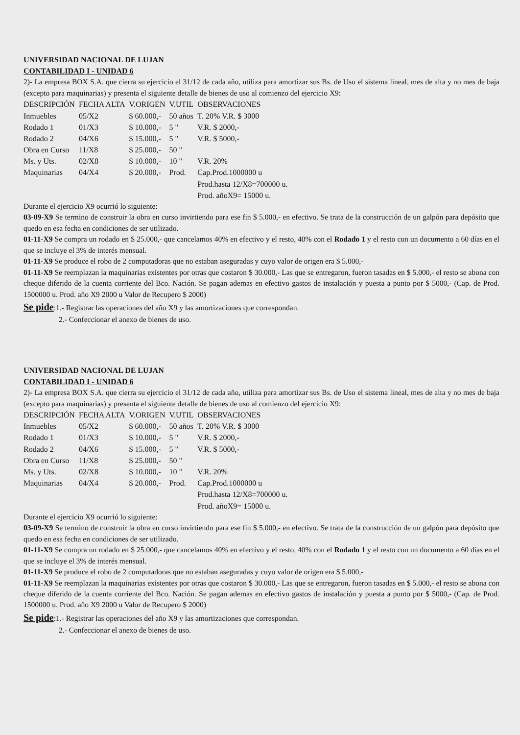UNIVERSIDAD NACIONAL DE LUJAN
CONTABILIDAD I - UNIDAD 6
2)- La empresa BOX S.A. que cierra su ejercicio el 31/12 de cada año, utiliza para amortizar sus Bs. de Uso el sistema lineal, mes de alta y no mes de baja (excepto para maquinarias) y presenta el siguiente detalle de bienes de uso al comienzo del ejercicio X9:
| DESCRIPCIÓN | FECHA ALTA | V.ORIGEN | V.UTIL | OBSERVACIONES |
| --- | --- | --- | --- | --- |
| Inmuebles | 05/X2 | $ 60.000,- | 50 años | T. 20% V.R. $ 3000 |
| Rodado 1 | 01/X3 | $ 10.000,- | 5 " | V.R. $ 2000,- |
| Rodado 2 | 04/X6 | $ 15.000,- | 5 " | V.R. $ 5000,- |
| Obra en Curso | 11/X8 | $ 25.000,- | 50 " | |
| Ms. y Uts. | 02/X8 | $ 10.000,- | 10 " | V.R. 20% |
| Maquinarias | 04/X4 | $ 20.000,- | Prod. | Cap.Prod.1000000 u |
| | | | | Prod.hasta 12/X8=700000 u. |
| | | | | Prod. añoX9= 15000 u. |
Durante el ejercicio X9 ocurrió lo siguiente:
03-09-X9 Se termino de construir la obra en curso invirtiendo para ese fin $ 5.000,- en efectivo. Se trata de la construcción de un galpón para depósito que quedo en esa fecha en condiciones de ser utilizado.
01-11-X9 Se compra un rodado en $ 25.000,- que cancelamos 40% en efectivo y el resto, 40% con el Rodado 1 y el resto con un documento a 60 días en el que se incluye el 3% de interés mensual.
01-11-X9 Se produce el robo de 2 computadoras que no estaban aseguradas y cuyo valor de origen era $ 5.000,-
01-11-X9 Se reemplazan la maquinarias existentes por otras que costaron $ 30.000,- Las que se entregaron, fueron tasadas en $ 5.000,- el resto se abona con cheque diferido de la cuenta corriente del Bco. Nación. Se pagan ademas en efectivo gastos de instalación y puesta a punto por $ 5000,- (Cap. de Prod. 1500000 u. Prod. año X9 2000 u Valor de Recupero $ 2000)
Se pide:1.- Registrar las operaciones del año X9 y las amortizaciones que correspondan.
2.- Confeccionar el anexo de bienes de uso.
UNIVERSIDAD NACIONAL DE LUJAN
CONTABILIDAD I - UNIDAD 6
2)- La empresa BOX S.A. que cierra su ejercicio el 31/12 de cada año, utiliza para amortizar sus Bs. de Uso el sistema lineal, mes de alta y no mes de baja (excepto para maquinarias) y presenta el siguiente detalle de bienes de uso al comienzo del ejercicio X9:
| DESCRIPCIÓN | FECHA ALTA | V.ORIGEN | V.UTIL | OBSERVACIONES |
| --- | --- | --- | --- | --- |
| Inmuebles | 05/X2 | $ 60.000,- | 50 años | T. 20% V.R. $ 3000 |
| Rodado 1 | 01/X3 | $ 10.000,- | 5 " | V.R. $ 2000,- |
| Rodado 2 | 04/X6 | $ 15.000,- | 5 " | V.R. $ 5000,- |
| Obra en Curso | 11/X8 | $ 25.000,- | 50 " | |
| Ms. y Uts. | 02/X8 | $ 10.000,- | 10 " | V.R. 20% |
| Maquinarias | 04/X4 | $ 20.000,- | Prod. | Cap.Prod.1000000 u |
| | | | | Prod.hasta 12/X8=700000 u. |
| | | | | Prod. añoX9= 15000 u. |
Durante el ejercicio X9 ocurrió lo siguiente:
03-09-X9 Se termino de construir la obra en curso invirtiendo para ese fin $ 5.000,- en efectivo. Se trata de la construcción de un galpón para depósito que quedo en esa fecha en condiciones de ser utilizado.
01-11-X9 Se compra un rodado en $ 25.000,- que cancelamos 40% en efectivo y el resto, 40% con el Rodado 1 y el resto con un documento a 60 días en el que se incluye el 3% de interés mensual.
01-11-X9 Se produce el robo de 2 computadoras que no estaban aseguradas y cuyo valor de origen era $ 5.000,-
01-11-X9 Se reemplazan la maquinarias existentes por otras que costaron $ 30.000,- Las que se entregaron, fueron tasadas en $ 5.000,- el resto se abona con cheque diferido de la cuenta corriente del Bco. Nación. Se pagan ademas en efectivo gastos de instalación y puesta a punto por $ 5000,- (Cap. de Prod. 1500000 u. Prod. año X9 2000 u Valor de Recupero $ 2000)
Se pide:1.- Registrar las operaciones del año X9 y las amortizaciones que correspondan.
2.- Confeccionar el anexo de bienes de uso.